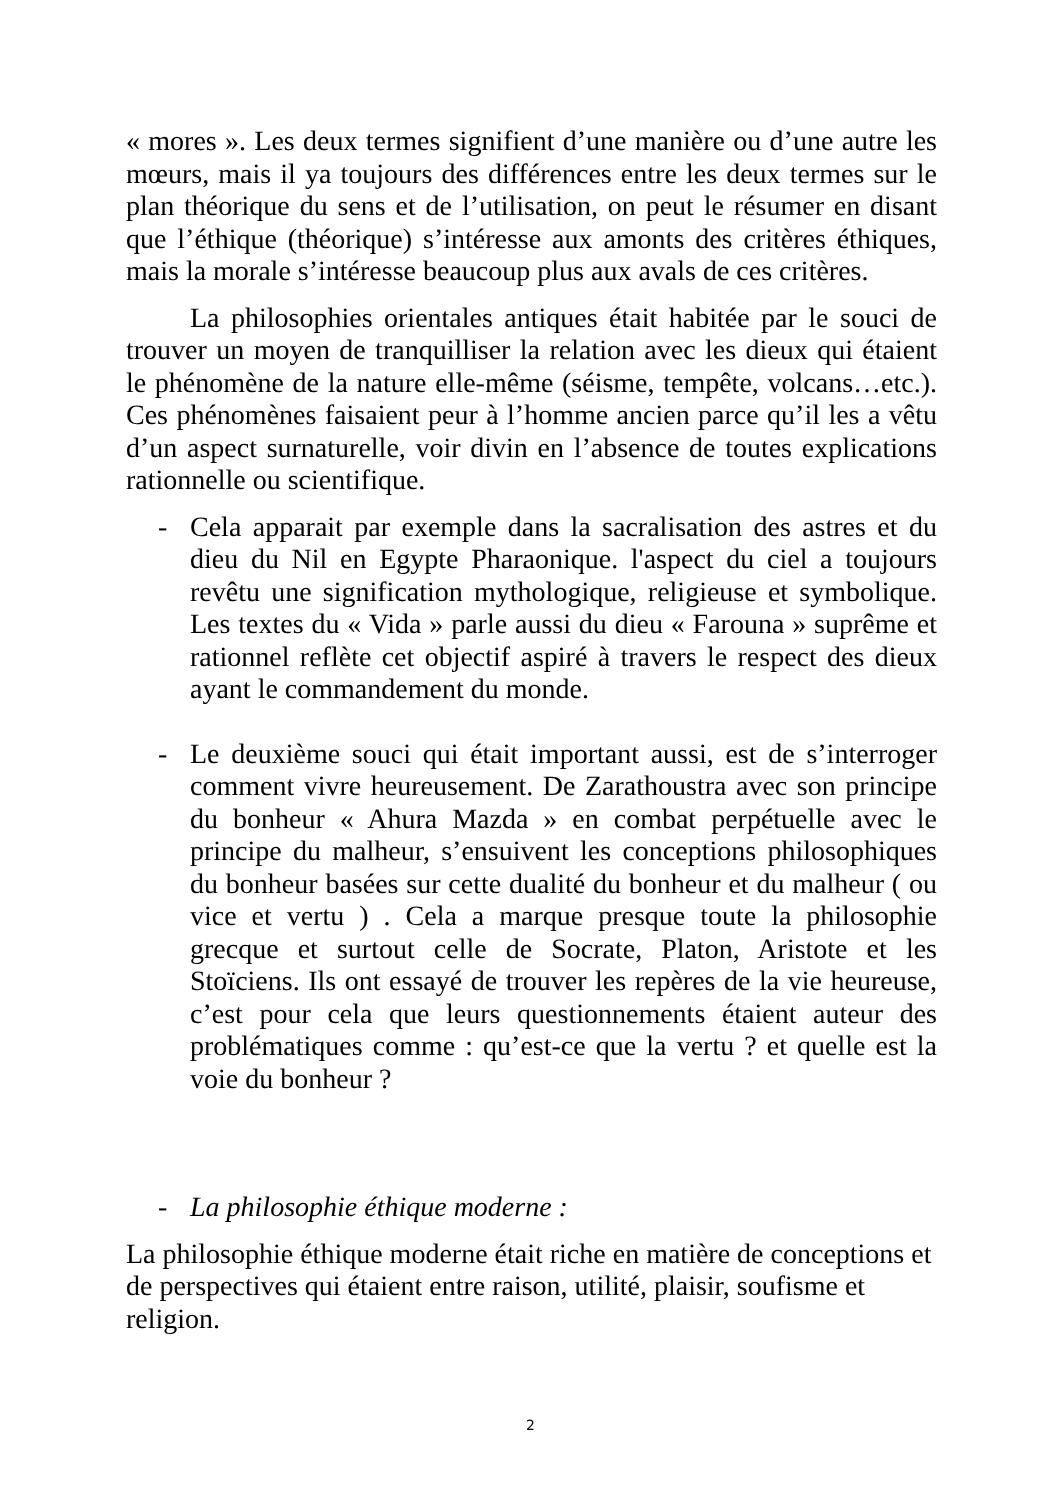« mores ». Les deux termes signifient d’une manière ou d’une autre les mœurs, mais il ya toujours des différences entre les deux termes sur le plan théorique du sens et de l’utilisation, on peut le résumer en disant que l’éthique (théorique) s’intéresse aux amonts des critères éthiques, mais la morale s’intéresse beaucoup plus aux avals de ces critères.
La philosophies orientales antiques était habitée par le souci de trouver un moyen de tranquilliser la relation avec les dieux qui étaient le phénomène de la nature elle-même (séisme, tempête, volcans…etc.). Ces phénomènes faisaient peur à l’homme ancien parce qu’il les a vêtu d’un aspect surnaturelle, voir divin en l’absence de toutes explications rationnelle ou scientifique.
- Cela apparait par exemple dans la sacralisation des astres et du dieu du Nil en Egypte Pharaonique. l'aspect du ciel a toujours revêtu une signification mythologique, religieuse et symbolique. Les textes du « Vida » parle aussi du dieu « Farouna » suprême et rationnel reflète cet objectif aspiré à travers le respect des dieux ayant le commandement du monde.
- Le deuxième souci qui était important aussi, est de s’interroger comment vivre heureusement. De Zarathoustra avec son principe du bonheur « Ahura Mazda » en combat perpétuelle avec le principe du malheur, s’ensuivent les conceptions philosophiques du bonheur basées sur cette dualité du bonheur et du malheur ( ou vice et vertu ) . Cela a marque presque toute la philosophie grecque et surtout celle de Socrate, Platon, Aristote et les Stoïciens. Ils ont essayé de trouver les repères de la vie heureuse, c’est pour cela que leurs questionnements étaient auteur des problématiques comme : qu’est-ce que la vertu ? et quelle est la voie du bonheur ?
- La philosophie éthique moderne :
La philosophie éthique moderne était riche en matière de conceptions et de perspectives qui étaient entre raison, utilité, plaisir, soufisme et religion.
2